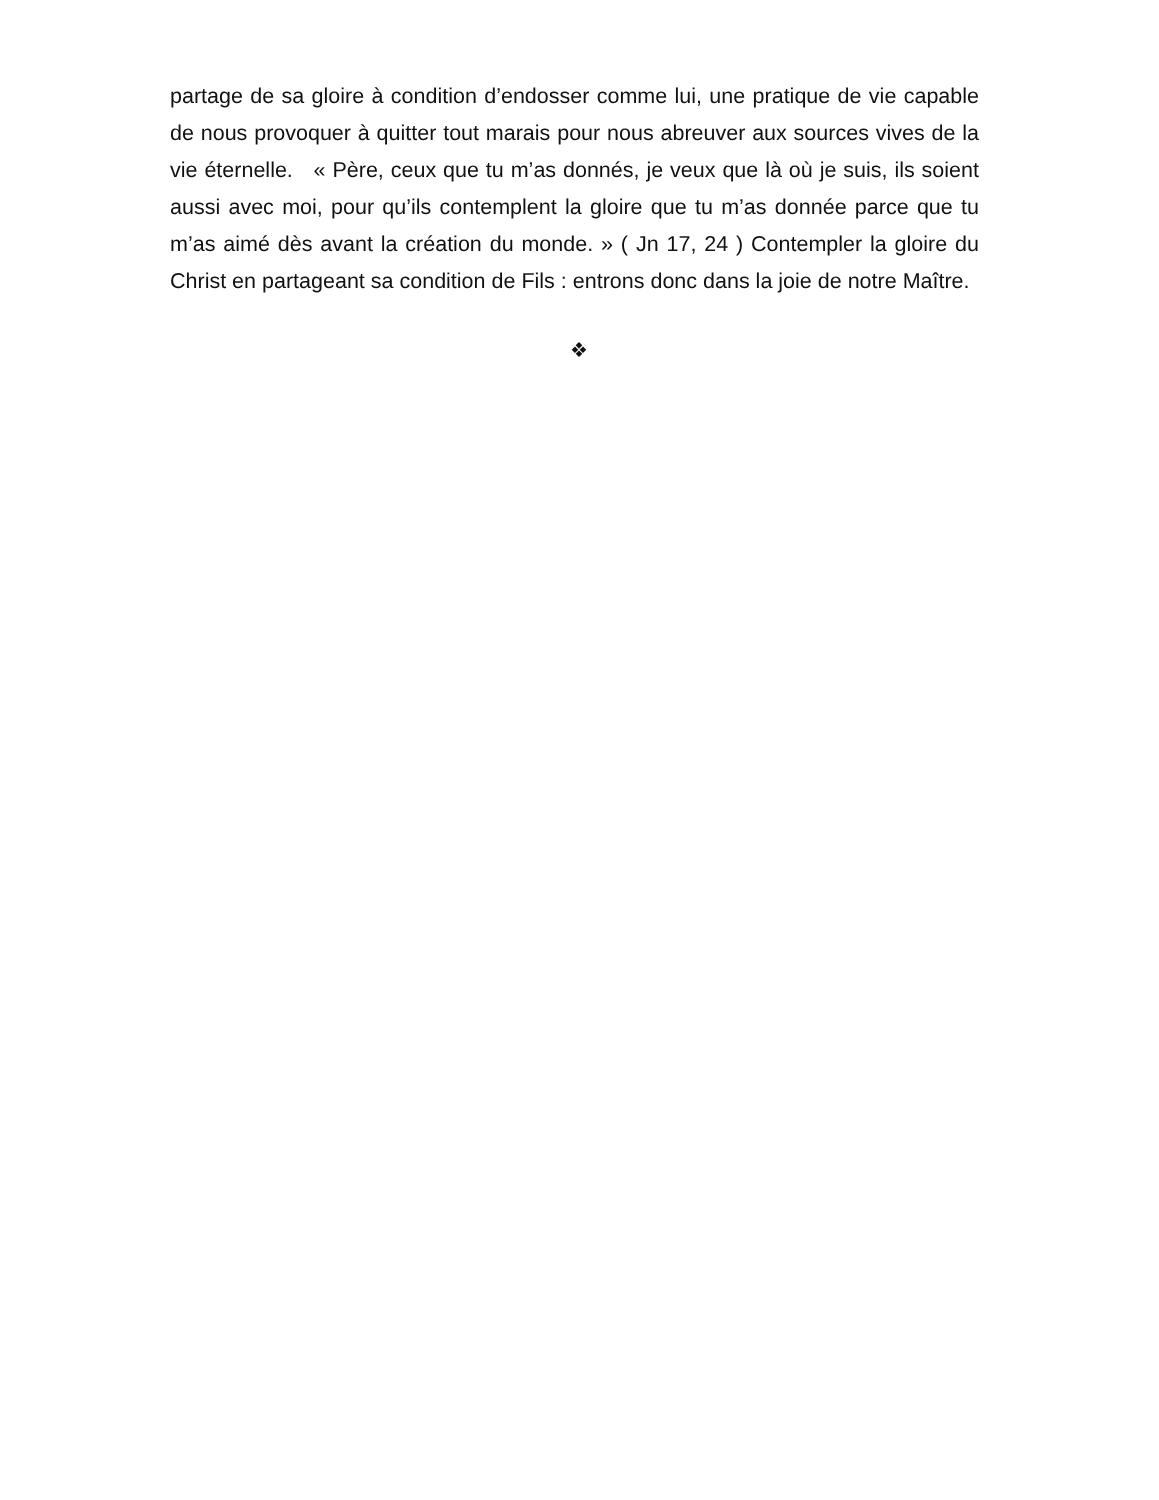partage de sa gloire à condition d’endosser comme lui, une pratique de vie capable de nous provoquer à quitter tout marais pour nous abreuver aux sources vives de la vie éternelle. « Père, ceux que tu m’as donnés, je veux que là où je suis, ils soient aussi avec moi, pour qu’ils contemplent la gloire que tu m’as donnée parce que tu m’as aimé dès avant la création du monde. » ( Jn 17, 24 ) Contempler la gloire du Christ en partageant sa condition de Fils : entrons donc dans la joie de notre Maître.
❖